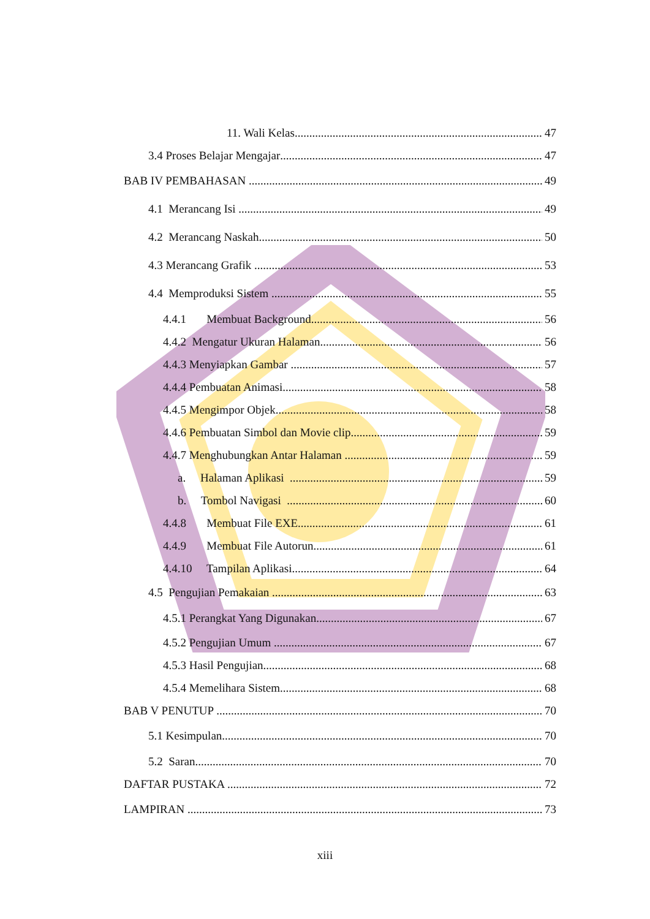11. Wali Kelas 47
3.4 Proses Belajar Mengajar 47
BAB IV PEMBAHASAN 49
4.1 Merancang Isi 49
4.2 Merancang Naskah 50
4.3 Merancang Grafik 53
4.4 Memproduksi Sistem 55
4.4.1 Membuat Background 56
4.4.2 Mengatur Ukuran Halaman 56
4.4.3 Menyiapkan Gambar 57
4.4.4 Pembuatan Animasi 58
4.4.5 Mengimpor Objek 58
4.4.6 Pembuatan Simbol dan Movie clip 59
4.4.7 Menghubungkan Antar Halaman 59
a. Halaman Aplikasi 59
b. Tombol Navigasi 60
4.4.8 Membuat File EXE 61
4.4.9 Membuat File Autorun 61
4.4.10 Tampilan Aplikasi 64
4.5 Pengujian Pemakaian 63
4.5.1 Perangkat Yang Digunakan 67
4.5.2 Pengujian Umum 67
4.5.3 Hasil Pengujian 68
4.5.4 Memelihara Sistem 68
BAB V PENUTUP 70
5.1 Kesimpulan 70
5.2 Saran 70
DAFTAR PUSTAKA 72
LAMPIRAN 73
xiii